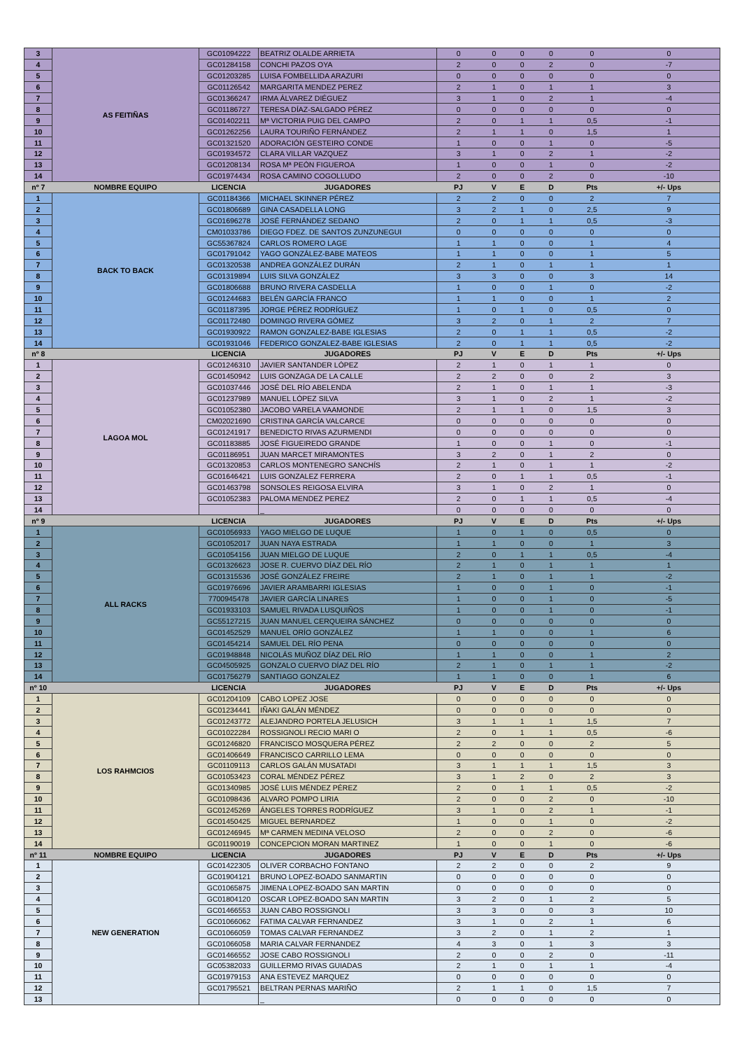| 3 | AS FEITIÑAS | GC01094222 | BEATRIZ OLALDE ARRIETA | 0 | 0 | 0 | 0 | 0 | 0 |
| 4 | | GC01284158 | CONCHI PAZOS OYA | 2 | 0 | 0 | 2 | 0 | -7 |
| 5 | | GC01203285 | LUISA FOMBELLIDA ARAZURI | 0 | 0 | 0 | 0 | 0 | 0 |
| 6 | | GC01126542 | MARGARITA MENDEZ PEREZ | 2 | 1 | 0 | 1 | 1 | 3 |
| 7 | | GC01366247 | IRMA ÁLVAREZ DIÉGUEZ | 3 | 1 | 0 | 2 | 1 | -4 |
| 8 | | GC01186727 | TERESA DÍAZ-SALGADO PÉREZ | 0 | 0 | 0 | 0 | 0 | 0 |
| 9 | | GC01402211 | Mª VICTORIA PUIG DEL CAMPO | 2 | 0 | 1 | 1 | 0,5 | -1 |
| 10 | | GC01262256 | LAURA TOURIÑO FERNÁNDEZ | 2 | 1 | 1 | 0 | 1,5 | 1 |
| 11 | | GC01321520 | ADORACIÓN GESTEIRO CONDE | 1 | 0 | 0 | 1 | 0 | -5 |
| 12 | | GC01934572 | CLARA VILLAR VAZQUEZ | 3 | 1 | 0 | 2 | 1 | -2 |
| 13 | | GC01208134 | ROSA Mª PEÓN FIGUEROA | 1 | 0 | 0 | 1 | 0 | -2 |
| 14 | | GC01974434 | ROSA CAMINO COGOLLUDO | 2 | 0 | 0 | 2 | 0 | -10 |
| nº 7 | NOMBRE EQUIPO | LICENCIA | JUGADORES | PJ | V | E | D | Pts | +/- Ups |
| 1 | BACK TO BACK | GC01184366 | MICHAEL SKINNER PÉREZ | 2 | 2 | 0 | 0 | 2 | 7 |
| 2 | | GC01806689 | GINA CASADELLA LONG | 3 | 2 | 1 | 0 | 2,5 | 9 |
| 3 | | GC01696278 | JOSÉ FERNÁNDEZ SEDANO | 2 | 0 | 1 | 1 | 0,5 | -3 |
| 4 | | CM01033786 | DIEGO FDEZ. DE SANTOS ZUNZUNEGUI | 0 | 0 | 0 | 0 | 0 | 0 |
| 5 | | GC55367824 | CARLOS ROMERO LAGE | 1 | 1 | 0 | 0 | 1 | 4 |
| 6 | | GC01791042 | YAGO GONZÁLEZ-BABE MATEOS | 1 | 1 | 0 | 0 | 1 | 5 |
| 7 | | GC01320538 | ANDREA GONZÁLEZ DURÁN | 2 | 1 | 0 | 1 | 1 | 1 |
| 8 | | GC01319894 | LUIS SILVA GONZÁLEZ | 3 | 3 | 0 | 0 | 3 | 14 |
| 9 | | GC01806688 | BRUNO RIVERA CASDELLA | 1 | 0 | 0 | 1 | 0 | -2 |
| 10 | | GC01244683 | BELÉN GARCÍA FRANCO | 1 | 1 | 0 | 0 | 1 | 2 |
| 11 | | GC01187395 | JORGE PÉREZ RODRÍGUEZ | 1 | 0 | 1 | 0 | 0,5 | 0 |
| 12 | | GC01172480 | DOMINGO RIVERA GÓMEZ | 3 | 2 | 0 | 1 | 2 | 7 |
| 13 | | GC01930922 | RAMON GONZALEZ-BABE IGLESIAS | 2 | 0 | 1 | 1 | 0,5 | -2 |
| 14 | | GC01931046 | FEDERICO GONZALEZ-BABE IGLESIAS | 2 | 0 | 1 | 1 | 0,5 | -2 |
| nº 8 | | LICENCIA | JUGADORES | PJ | V | E | D | Pts | +/- Ups |
| 1 | LAGOA MOL | GC01246310 | JAVIER SANTANDER LÓPEZ | 2 | 1 | 0 | 1 | 1 | 0 |
| 2 | | GC01450942 | LUIS GONZAGA DE LA CALLE | 2 | 2 | 0 | 0 | 2 | 3 |
| 3 | | GC01037446 | JOSÉ DEL RÍO ABELENDA | 2 | 1 | 0 | 1 | 1 | -3 |
| 4 | | GC01237989 | MANUEL LÓPEZ SILVA | 3 | 1 | 0 | 2 | 1 | -2 |
| 5 | | GC01052380 | JACOBO VARELA VAAMONDE | 2 | 1 | 1 | 0 | 1,5 | 3 |
| 6 | | CM02021690 | CRISTINA GARCÍA VALCARCE | 0 | 0 | 0 | 0 | 0 | 0 |
| 7 | | GC01241917 | BENEDICTO RIVAS AZURMENDI | 0 | 0 | 0 | 0 | 0 | 0 |
| 8 | | GC01183885 | JOSÉ FIGUEIREDO GRANDE | 1 | 0 | 0 | 1 | 0 | -1 |
| 9 | | GC01186951 | JUAN MARCET MIRAMONTES | 3 | 2 | 0 | 1 | 2 | 0 |
| 10 | | GC01320853 | CARLOS MONTENEGRO SANCHÍS | 2 | 1 | 0 | 1 | 1 | -2 |
| 11 | | GC01646421 | LUIS GONZALEZ FERRERA | 2 | 0 | 1 | 1 | 0,5 | -1 |
| 12 | | GC01463798 | SONSOLES REIGOSA ELVIRA | 3 | 1 | 0 | 2 | 1 | 0 |
| 13 | | GC01052383 | PALOMA MENDEZ PEREZ | 2 | 0 | 1 | 1 | 0,5 | -4 |
| 14 | | | _ | 0 | 0 | 0 | 0 | 0 | 0 |
| nº 9 | | LICENCIA | JUGADORES | PJ | V | E | D | Pts | +/- Ups |
| 1 | ALL RACKS | GC01056933 | YAGO MIELGO DE LUQUE | 1 | 0 | 1 | 0 | 0,5 | 0 |
| 2 | | GC01052017 | JUAN NAYA ESTRADA | 1 | 1 | 0 | 0 | 1 | 3 |
| 3 | | GC01054156 | JUAN MIELGO DE LUQUE | 2 | 0 | 1 | 1 | 0,5 | -4 |
| 4 | | GC01326623 | JOSE R. CUERVO DÍAZ DEL RÍO | 2 | 1 | 0 | 1 | 1 | 1 |
| 5 | | GC01315536 | JOSÉ GONZÁLEZ FREIRE | 2 | 1 | 0 | 1 | 1 | -2 |
| 6 | | GC01976696 | JAVIER ARAMBARRI IGLESIAS | 1 | 0 | 0 | 1 | 0 | -1 |
| 7 | | 7700945478 | JAVIER GARCÍA LINARES | 1 | 0 | 0 | 1 | 0 | -5 |
| 8 | | GC01933103 | SAMUEL RIVADA LUSQUIÑOS | 1 | 0 | 0 | 1 | 0 | -1 |
| 9 | | GC55127215 | JUAN MANUEL CERQUEIRA SÁNCHEZ | 0 | 0 | 0 | 0 | 0 | 0 |
| 10 | | GC01452529 | MANUEL ORÍO GONZÁLEZ | 1 | 1 | 0 | 0 | 1 | 6 |
| 11 | | GC01454214 | SAMUEL DEL RÍO PENA | 0 | 0 | 0 | 0 | 0 | 0 |
| 12 | | GC01948848 | NICOLÁS MUÑOZ DÍAZ DEL RÍO | 1 | 1 | 0 | 0 | 1 | 2 |
| 13 | | GC04505925 | GONZALO CUERVO DÍAZ DEL RÍO | 2 | 1 | 0 | 1 | 1 | -2 |
| 14 | | GC01756279 | SANTIAGO GONZALEZ | 1 | 1 | 0 | 0 | 1 | 6 |
| nº 10 | | LICENCIA | JUGADORES | PJ | V | E | D | Pts | +/- Ups |
| 1 | LOS RAHMCIOS | GC01204109 | CABO LOPEZ JOSE | 0 | 0 | 0 | 0 | 0 | 0 |
| 2 | | GC01234441 | IÑAKI GALÁN MÉNDEZ | 0 | 0 | 0 | 0 | 0 | 0 |
| 3 | | GC01243772 | ALEJANDRO PORTELA JELUSICH | 3 | 1 | 1 | 1 | 1,5 | 7 |
| 4 | | GC01022284 | ROSSIGNOLI RECIO MARI O | 2 | 0 | 1 | 1 | 0,5 | -6 |
| 5 | | GC01246820 | FRANCISCO MOSQUERA PÉREZ | 2 | 2 | 0 | 0 | 2 | 5 |
| 6 | | GC01406649 | FRANCISCO CARRILLO LEMA | 0 | 0 | 0 | 0 | 0 | 0 |
| 7 | | GC01109113 | CARLOS GALÁN MUSATADI | 3 | 1 | 1 | 1 | 1,5 | 3 |
| 8 | | GC01053423 | CORAL MÉNDEZ PÉREZ | 3 | 1 | 2 | 0 | 2 | 3 |
| 9 | | GC01340985 | JOSÉ LUIS MÉNDEZ PÉREZ | 2 | 0 | 1 | 1 | 0,5 | -2 |
| 10 | | GC01098436 | ALVARO POMPO LIRIA | 2 | 0 | 0 | 2 | 0 | -10 |
| 11 | | GC01245269 | ÁNGELES TORRES RODRÍGUEZ | 3 | 1 | 0 | 2 | 1 | -1 |
| 12 | | GC01450425 | MIGUEL BERNARDEZ | 1 | 0 | 0 | 1 | 0 | -2 |
| 13 | | GC01246945 | Mª CARMEN MEDINA VELOSO | 2 | 0 | 0 | 2 | 0 | -6 |
| 14 | | GC01190019 | CONCEPCION MORAN MARTINEZ | 1 | 0 | 0 | 1 | 0 | -6 |
| nº 11 | NOMBRE EQUIPO | LICENCIA | JUGADORES | PJ | V | E | D | Pts | +/- Ups |
| 1 | NEW GENERATION | GC01422305 | OLIVER CORBACHO FONTANO | 2 | 2 | 0 | 0 | 2 | 9 |
| 2 | | GC01904121 | BRUNO LOPEZ-BOADO SANMARTIN | 0 | 0 | 0 | 0 | 0 | 0 |
| 3 | | GC01065875 | JIMENA LOPEZ-BOADO SAN MARTIN | 0 | 0 | 0 | 0 | 0 | 0 |
| 4 | | GC01804120 | OSCAR LOPEZ-BOADO SAN MARTIN | 3 | 2 | 0 | 1 | 2 | 5 |
| 5 | | GC01466553 | JUAN CABO ROSSIGNOLI | 3 | 3 | 0 | 0 | 3 | 10 |
| 6 | | GC01066062 | FATIMA CALVAR FERNANDEZ | 3 | 1 | 0 | 2 | 1 | 6 |
| 7 | | GC01066059 | TOMAS CALVAR FERNANDEZ | 3 | 2 | 0 | 1 | 2 | 1 |
| 8 | | GC01066058 | MARIA CALVAR FERNANDEZ | 4 | 3 | 0 | 1 | 3 | 3 |
| 9 | | GC01466552 | JOSE CABO ROSSIGNOLI | 2 | 0 | 0 | 2 | 0 | -11 |
| 10 | | GC05382033 | GUILLERMO RIVAS GUIADAS | 2 | 1 | 0 | 1 | 1 | -4 |
| 11 | | GC01979153 | ANA ESTEVEZ MARQUEZ | 0 | 0 | 0 | 0 | 0 | 0 |
| 12 | | GC01795521 | BELTRAN PERNAS MARIÑO | 2 | 1 | 1 | 0 | 1,5 | 7 |
| 13 | | | _ | 0 | 0 | 0 | 0 | 0 | 0 |